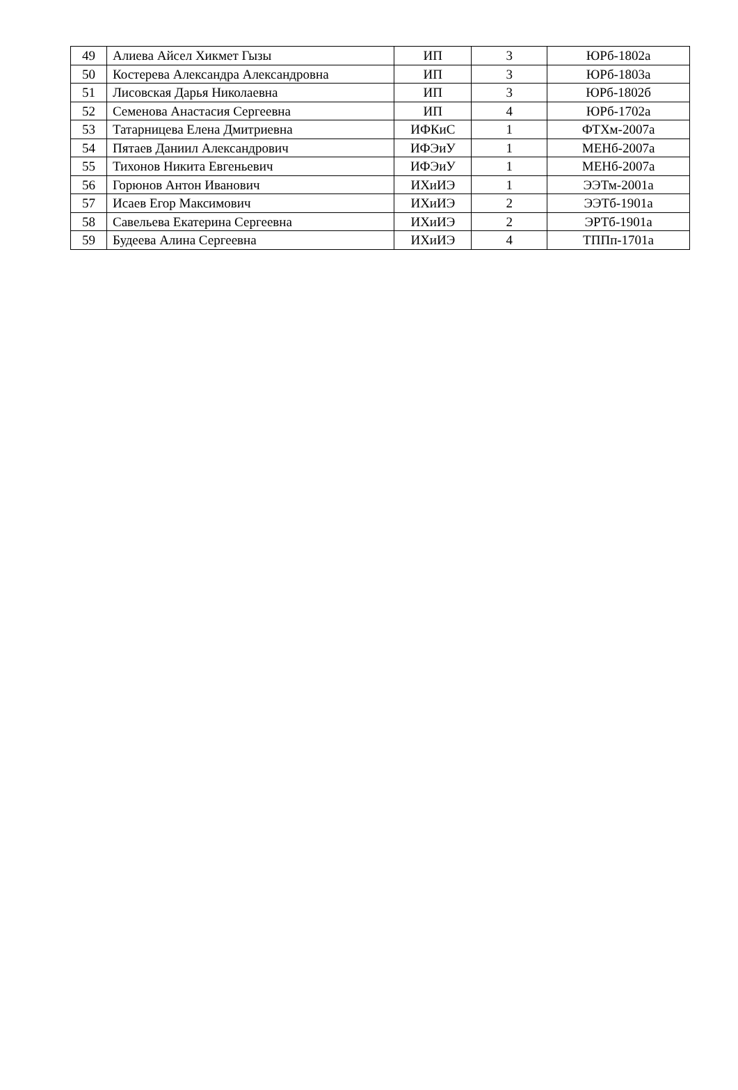| 49 | Алиева Айсел Хикмет Гызы | ИП | 3 | ЮРб-1802а |
| 50 | Костерева Александра Александровна | ИП | 3 | ЮРб-1803а |
| 51 | Лисовская Дарья Николаевна | ИП | 3 | ЮРб-1802б |
| 52 | Семенова Анастасия Сергеевна | ИП | 4 | ЮРб-1702а |
| 53 | Татарницева Елена Дмитриевна | ИФКиС | 1 | ФТХм-2007а |
| 54 | Пятаев Даниил Александрович | ИФЭиУ | 1 | МЕНб-2007а |
| 55 | Тихонов Никита Евгеньевич | ИФЭиУ | 1 | МЕНб-2007а |
| 56 | Горюнов Антон Иванович | ИХиИЭ | 1 | ЭЭТм-2001а |
| 57 | Исаев Егор Максимович | ИХиИЭ | 2 | ЭЭТб-1901а |
| 58 | Савельева Екатерина Сергеевна | ИХиИЭ | 2 | ЭРТб-1901а |
| 59 | Будеева Алина Сергеевна | ИХиИЭ | 4 | ТППп-1701а |